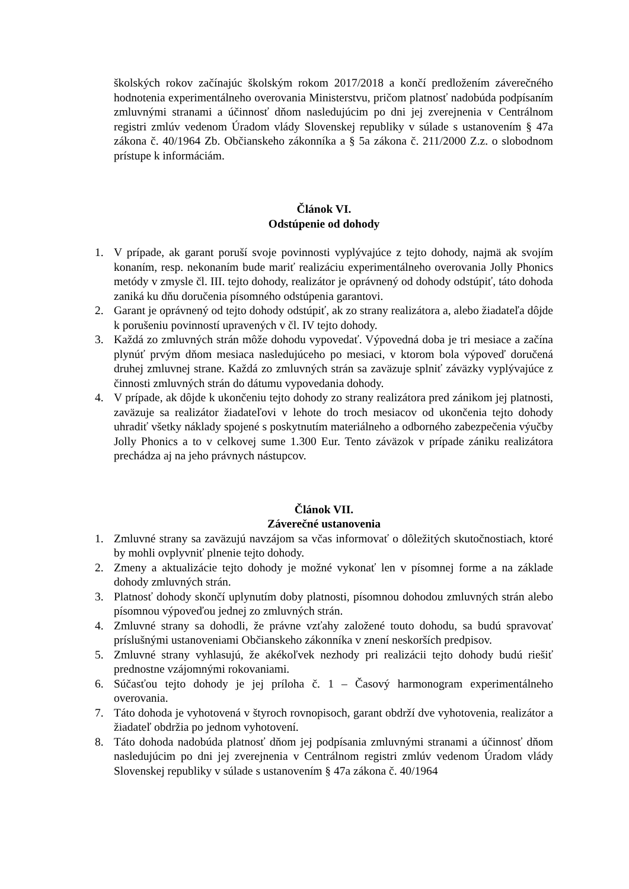školských rokov začínajúc školským rokom 2017/2018 a končí predložením záverečného hodnotenia experimentálneho overovania Ministerstvu, pričom platnosť nadobúda podpísaním zmluvnými stranami a účinnosť dňom nasledujúcim po dni jej zverejnenia v Centrálnom registri zmlúv vedenom Úradom vlády Slovenskej republiky v súlade s ustanovením § 47a zákona č. 40/1964 Zb. Občianskeho zákonníka a § 5a zákona č. 211/2000 Z.z. o slobodnom prístupe k informáciám.
Článok VI.
Odstúpenie od dohody
1. V prípade, ak garant poruší svoje povinnosti vyplývajúce z tejto dohody, najmä ak svojím konaním, resp. nekonaním bude mariť realizáciu experimentálneho overovania Jolly Phonics metódy v zmysle čl. III. tejto dohody, realizátor je oprávnený od dohody odstúpiť, táto dohoda zaniká ku dňu doručenia písomného odstúpenia garantovi.
2. Garant je oprávnený od tejto dohody odstúpiť, ak zo strany realizátora a, alebo žiadateľa dôjde k porušeniu povinností upravených v čl. IV tejto dohody.
3. Každá zo zmluvných strán môže dohodu vypovedať. Výpovedná doba je tri mesiace a začína plynúť prvým dňom mesiaca nasledujúceho po mesiaci, v ktorom bola výpoveď doručená druhej zmluvnej strane. Každá zo zmluvných strán sa zaväzuje splniť záväzky vyplývajúce z činnosti zmluvných strán do dátumu vypovedania dohody.
4. V prípade, ak dôjde k ukončeniu tejto dohody zo strany realizátora pred zánikom jej platnosti, zaväzuje sa realizátor žiadateľovi v lehote do troch mesiacov od ukončenia tejto dohody uhradiť všetky náklady spojené s poskytnutím materiálneho a odborného zabezpečenia výučby Jolly Phonics a to v celkovej sume 1.300 Eur. Tento záväzok v prípade zániku realizátora prechádza aj na jeho právnych nástupcov.
Článok VII.
Záverečné ustanovenia
1. Zmluvné strany sa zaväzujú navzájom sa včas informovať o dôležitých skutočnostiach, ktoré by mohli ovplyvniť plnenie tejto dohody.
2. Zmeny a aktualizácie tejto dohody je možné vykonať len v písomnej forme a na základe dohody zmluvných strán.
3. Platnosť dohody skončí uplynutím doby platnosti, písomnou dohodou zmluvných strán alebo písomnou výpoveďou jednej zo zmluvných strán.
4. Zmluvné strany sa dohodli, že právne vzťahy založené touto dohodu, sa budú spravovať príslušnými ustanoveniami Občianskeho zákonníka v znení neskorších predpisov.
5. Zmluvné strany vyhlasujú, že akékoľvek nezhody pri realizácii tejto dohody budú riešiť prednostne vzájomnými rokovaniami.
6. Súčasťou tejto dohody je jej príloha č. 1 – Časový harmonogram experimentálneho overovania.
7. Táto dohoda je vyhotovená v štyroch rovnopisoch, garant obdrží dve vyhotovenia, realizátor a žiadateľ obdržia po jednom vyhotovení.
8. Táto dohoda nadobúda platnosť dňom jej podpísania zmluvnými stranami a účinnosť dňom nasledujúcim po dni jej zverejnenia v Centrálnom registri zmlúv vedenom Úradom vlády Slovenskej republiky v súlade s ustanovením § 47a zákona č. 40/1964